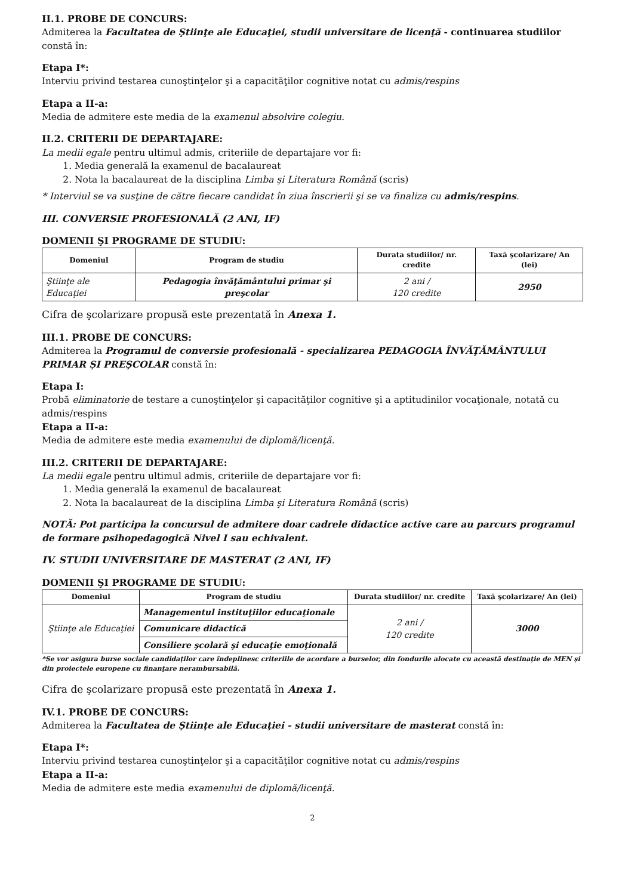II.1. PROBE DE CONCURS:
Admiterea la Facultatea de Ştiinţe ale Educaţiei, studii universitare de licenţă - continuarea studiilor constă în:
Etapa I*:
Interviu privind testarea cunoştinţelor şi a capacităţilor cognitive notat cu admis/respins
Etapa a II-a:
Media de admitere este media de la examenul absolvire colegiu.
II.2. CRITERII DE DEPARTAJARE:
La medii egale pentru ultimul admis, criteriile de departajare vor fi:
1. Media generală la examenul de bacalaureat
2. Nota la bacalaureat de la disciplina Limba şi Literatura Română (scris)
* Interviul se va susţine de către fiecare candidat în ziua înscrierii şi se va finaliza cu admis/respins.
III. CONVERSIE PROFESIONALĂ (2 ANI, IF)
DOMENII ŞI PROGRAME DE STUDIU:
| Domeniul | Program de studiu | Durata studiilor/ nr. credite | Taxă şcolarizare/ An (lei) |
| --- | --- | --- | --- |
| Ştiinţe ale Educaţiei | Pedagogia învăţământului primar şi preşcolar | 2 ani / 120 credite | 2950 |
Cifra de şcolarizare propusă este prezentată în Anexa 1.
III.1. PROBE DE CONCURS:
Admiterea la Programul de conversie profesională - specializarea PEDAGOGIA ÎNVĂŢĂMÂNTULUI PRIMAR ŞI PREŞCOLAR constă în:
Etapa I:
Probă eliminatorie de testare a cunoştinţelor şi capacităţilor cognitive şi a aptitudinilor vocaţionale, notată cu admis/respins
Etapa a II-a:
Media de admitere este media examenului de diplomă/licenţă.
III.2. CRITERII DE DEPARTAJARE:
La medii egale pentru ultimul admis, criteriile de departajare vor fi:
1. Media generală la examenul de bacalaureat
2. Nota la bacalaureat de la disciplina Limba şi Literatura Română (scris)
NOTĂ: Pot participa la concursul de admitere doar cadrele didactice active care au parcurs programul de formare psihopedagogică Nivel I sau echivalent.
IV. STUDII UNIVERSITARE DE MASTERAT (2 ANI, IF)
DOMENII ŞI PROGRAME DE STUDIU:
| Domeniul | Program de studiu | Durata studiilor/ nr. credite | Taxă şcolarizare/ An (lei) |
| --- | --- | --- | --- |
| Ştiinţe ale Educaţiei | Managementul instituţiilor educaţionale | 2 ani / 120 credite | 3000 |
| | Comunicare didactică | | |
| | Consiliere şcolară şi educaţie emoţională | | |
*Se vor asigura burse sociale candidaţilor care îndeplinesc criteriile de acordare a burselor, din fondurile alocate cu această destinaţie de MEN şi din proiectele europene cu finanţare nerambursabilă.
Cifra de şcolarizare propusă este prezentată în Anexa 1.
IV.1. PROBE DE CONCURS:
Admiterea la Facultatea de Ştiinţe ale Educaţiei - studii universitare de masterat constă în:
Etapa I*:
Interviu privind testarea cunoştinţelor şi a capacităţilor cognitive notat cu admis/respins
Etapa a II-a:
Media de admitere este media examenului de diplomă/licenţă.
2